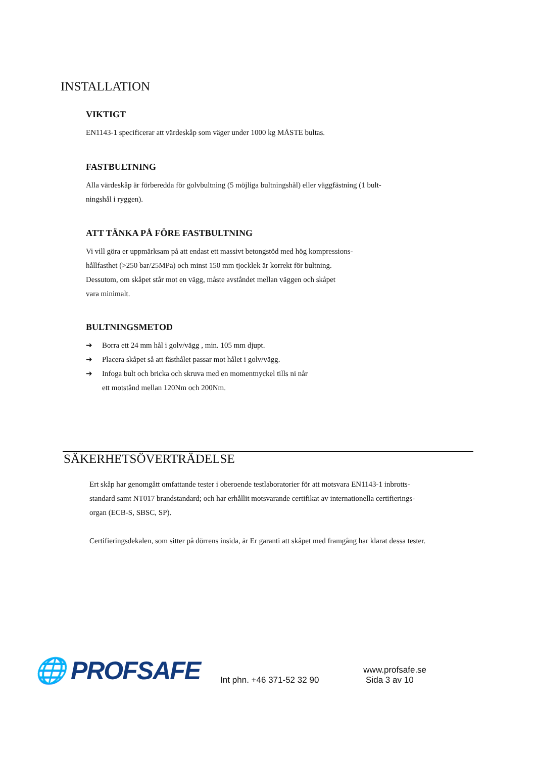INSTALLATION
VIKTIGT
EN1143-1 specificerar att värdeskåp som väger under 1000 kg MÅSTE bultas.
FASTBULTNING
Alla värdeskåp är förberedda för golvbultning (5 möjliga bultningshål) eller väggfästning (1 bult-
ningshål i ryggen).
ATT TÄNKA PÅ FÖRE FASTBULTNING
Vi vill göra er uppmärksam på att endast ett massivt betongstöd med hög kompressions-
hållfasthet (>250 bar/25MPa) och minst 150 mm tjocklek är korrekt för bultning.
Dessutom, om skåpet står mot en vägg, måste avståndet mellan väggen och skåpet
vara minimalt.
BULTNINGSMETOD
➔ Borra ett 24 mm hål i golv/vägg , min. 105 mm djupt.
➔ Placera skåpet så att fästhålet passar mot hålet i golv/vägg.
➔ Infoga bult och bricka och skruva med en momentnyckel tills ni når
ett motstånd mellan 120Nm och 200Nm.
SÄKERHETSÖVERTRÄDELSE
Ert skåp har genomgått omfattande tester i oberoende testlaboratorier för att motsvara EN1143-1 inbrotts-
standard samt NT017 brandstandard; och har erhållit motsvarande certifikat av internationella certifierings-
organ (ECB-S, SBSC, SP).
Certifieringsdekalen, som sitter på dörrens insida, är Er garanti att skåpet med framgång har klarat dessa tester.
🌐 PROFSAFE Int phn. +46 371-52 32 90 www.profsafe.se
Sida 3 av 10